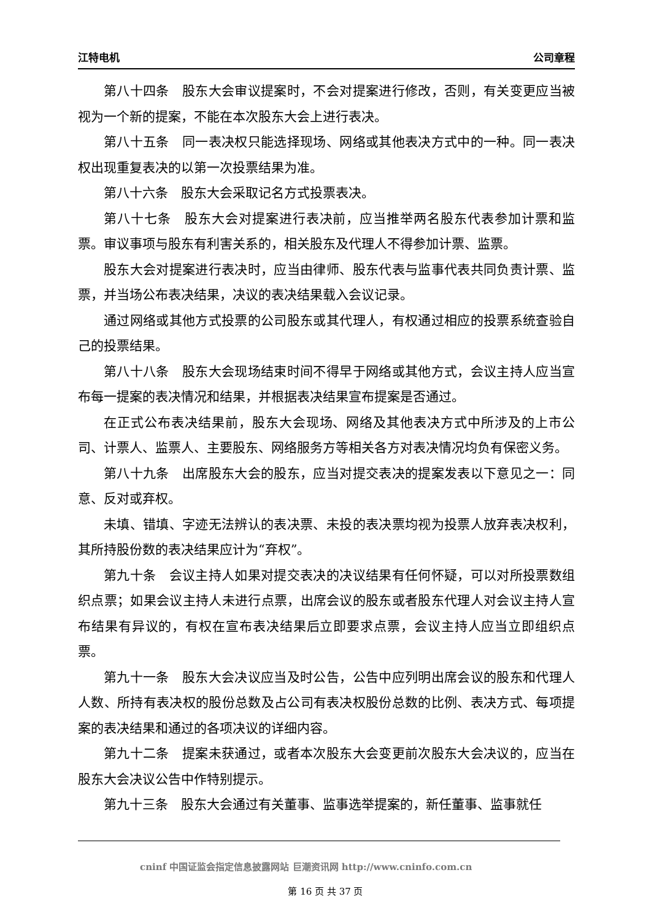江特电机 公司章程
第八十四条　股东大会审议提案时，不会对提案进行修改，否则，有关变更应当被视为一个新的提案，不能在本次股东大会上进行表决。
第八十五条　同一表决权只能选择现场、网络或其他表决方式中的一种。同一表决权出现重复表决的以第一次投票结果为准。
第八十六条　股东大会采取记名方式投票表决。
第八十七条　股东大会对提案进行表决前，应当推举两名股东代表参加计票和监票。审议事项与股东有利害关系的，相关股东及代理人不得参加计票、监票。
股东大会对提案进行表决时，应当由律师、股东代表与监事代表共同负责计票、监票，并当场公布表决结果，决议的表决结果载入会议记录。
通过网络或其他方式投票的公司股东或其代理人，有权通过相应的投票系统查验自己的投票结果。
第八十八条　股东大会现场结束时间不得早于网络或其他方式，会议主持人应当宣布每一提案的表决情况和结果，并根据表决结果宣布提案是否通过。
在正式公布表决结果前，股东大会现场、网络及其他表决方式中所涉及的上市公司、计票人、监票人、主要股东、网络服务方等相关各方对表决情况均负有保密义务。
第八十九条　出席股东大会的股东，应当对提交表决的提案发表以下意见之一：同意、反对或弃权。
未填、错填、字迹无法辨认的表决票、未投的表决票均视为投票人放弃表决权利，其所持股份数的表决结果应计为“弃权”。
第九十条　会议主持人如果对提交表决的决议结果有任何怀疑，可以对所投票数组织点票；如果会议主持人未进行点票，出席会议的股东或者股东代理人对会议主持人宣布结果有异议的，有权在宣布表决结果后立即要求点票，会议主持人应当立即组织点票。
第九十一条　股东大会决议应当及时公告，公告中应列明出席会议的股东和代理人人数、所持有表决权的股份总数及占公司有表决权股份总数的比例、表决方式、每项提案的表决结果和通过的各项决议的详细内容。
第九十二条　提案未获通过，或者本次股东大会变更前次股东大会决议的，应当在股东大会决议公告中作特别提示。
第九十三条　股东大会通过有关董事、监事选举提案的，新任董事、监事就任
cninf 中国证监会指定信息披露网站 巨潮资讯网 http://www.cninfo.com.cn
第 16 页 共 37 页